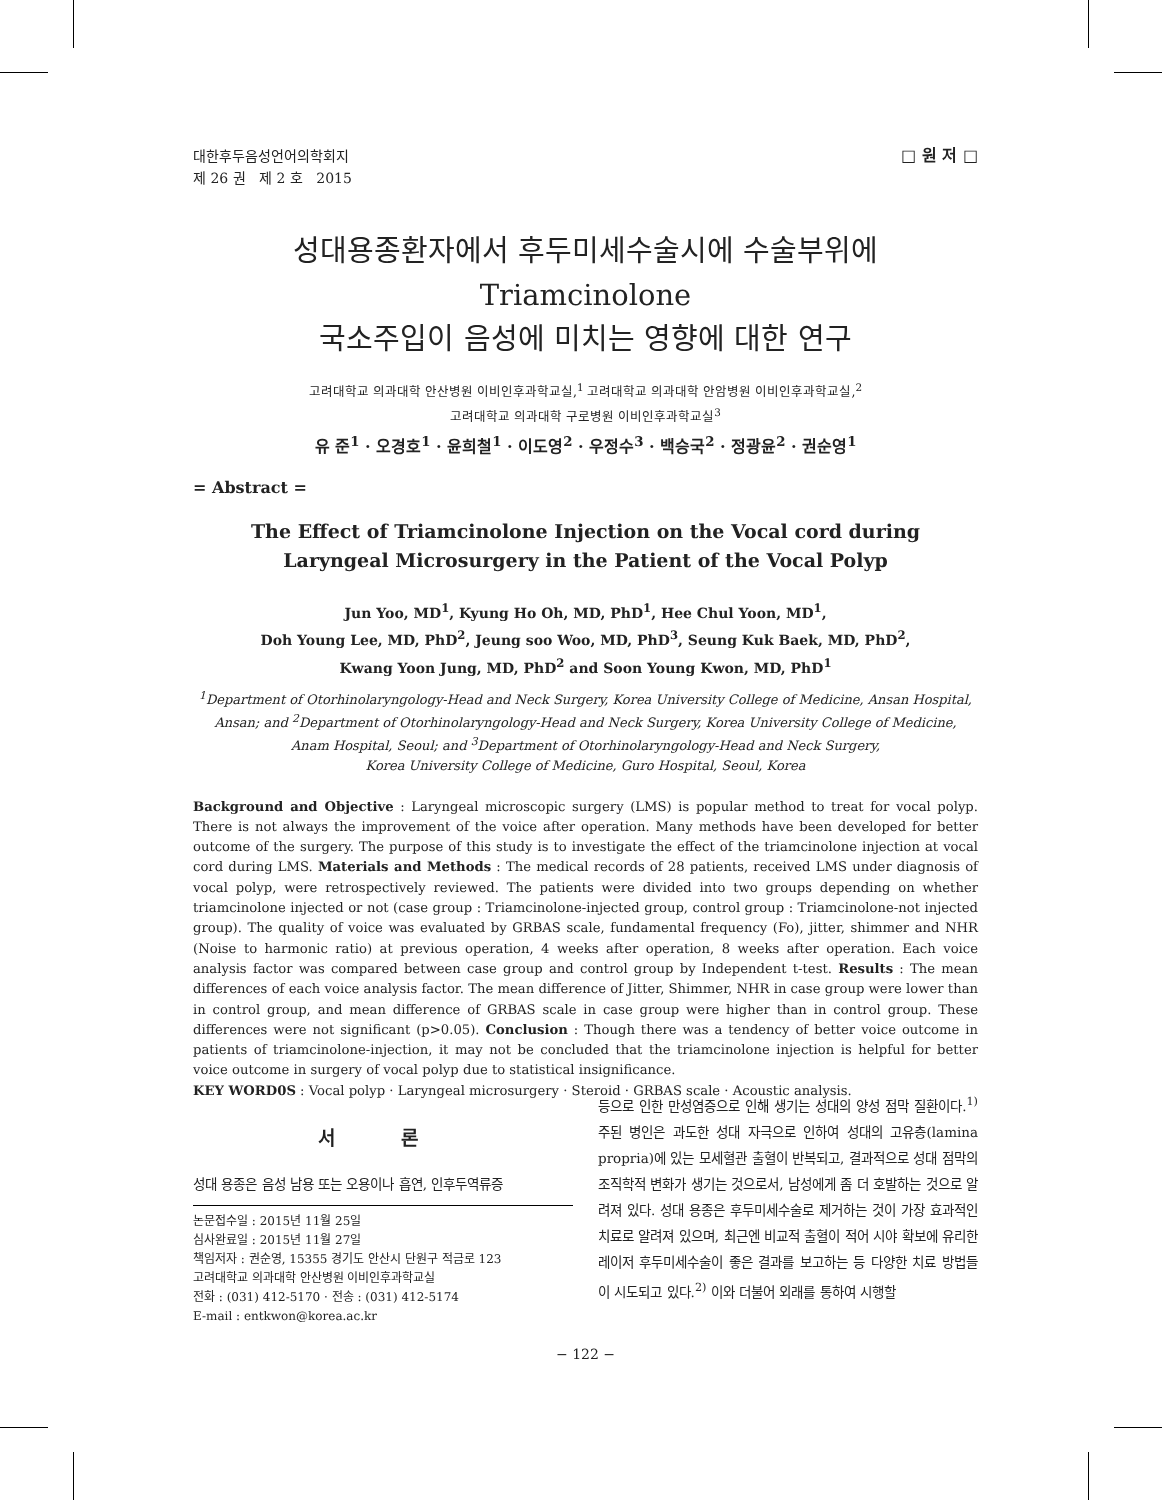대한후두음성언어의학회지
제 26 권 제 2 호 2015
□ 원 저 □
성대용종환자에서 후두미세수술시에 수술부위에 Triamcinolone
국소주입이 음성에 미치는 영향에 대한 연구
고려대학교 의과대학 안산병원 이비인후과학교실,<sup>1</sup> 고려대학교 의과대학 안암병원 이비인후과학교실,<sup>2</sup>
고려대학교 의과대학 구로병원 이비인후과학교실<sup>3</sup>
유 준<sup>1</sup> · 오경호<sup>1</sup> · 윤희철<sup>1</sup> · 이도영<sup>2</sup> · 우정수<sup>3</sup> · 백승국<sup>2</sup> · 정광윤<sup>2</sup> · 권순영<sup>1</sup>
= Abstract =
The Effect of Triamcinolone Injection on the Vocal cord during
Laryngeal Microsurgery in the Patient of the Vocal Polyp
Jun Yoo, MD<sup>1</sup>, Kyung Ho Oh, MD, PhD<sup>1</sup>, Hee Chul Yoon, MD<sup>1</sup>,
Doh Young Lee, MD, PhD<sup>2</sup>, Jeung soo Woo, MD, PhD<sup>3</sup>, Seung Kuk Baek, MD, PhD<sup>2</sup>,
Kwang Yoon Jung, MD, PhD<sup>2</sup> and Soon Young Kwon, MD, PhD<sup>1</sup>
<sup>1</sup> Department of Otorhinolaryngology-Head and Neck Surgery, Korea University College of Medicine, Ansan Hospital,
Ansan; and <sup>2</sup>Department of Otorhinolaryngology-Head and Neck Surgery, Korea University College of Medicine,
Anam Hospital, Seoul; and <sup>3</sup>Department of Otorhinolaryngology-Head and Neck Surgery,
Korea University College of Medicine, Guro Hospital, Seoul, Korea
Background and Objective : Laryngeal microscopic surgery (LMS) is popular method to treat for vocal polyp. There is not always the improvement of the voice after operation. Many methods have been developed for better outcome of the surgery. The purpose of this study is to investigate the effect of the triamcinolone injection at vocal cord during LMS. Materials and Methods : The medical records of 28 patients, received LMS under diagnosis of vocal polyp, were retrospectively reviewed. The patients were divided into two groups depending on whether triamcinolone injected or not (case group : Triamcinolone-injected group, control group : Triamcinolone-not injected group). The quality of voice was evaluated by GRBAS scale, fundamental frequency (Fo), jitter, shimmer and NHR (Noise to harmonic ratio) at previous operation, 4 weeks after operation, 8 weeks after operation. Each voice analysis factor was compared between case group and control group by Independent t-test. Results : The mean differences of each voice analysis factor. The mean difference of Jitter, Shimmer, NHR in case group were lower than in control group, and mean difference of GRBAS scale in case group were higher than in control group. These differences were not significant (p>0.05). Conclusion : Though there was a tendency of better voice outcome in patients of triamcinolone-injection, it may not be concluded that the triamcinolone injection is helpful for better voice outcome in surgery of vocal polyp due to statistical insignificance.
KEY WORD0S : Vocal polyp · Laryngeal microsurgery · Steroid · GRBAS scale · Acoustic analysis.
서 론
성대 용종은 음성 남용 또는 오용이나 흡연, 인후두역류증
논문접수일 : 2015년 11월 25일
심사완료일 : 2015년 11월 27일
책임저자 : 권순영, 15355 경기도 안산시 단원구 적금로 123
고려대학교 의과대학 안산병원 이비인후과학교실
전화 : (031) 412-5170 · 전송 : (031) 412-5174
E-mail : entkwon@korea.ac.kr
등으로 인한 만성염증으로 인해 생기는 성대의 양성 점막 질환이다.<sup>1)</sup> 주된 병인은 과도한 성대 자극으로 인하여 성대의 고유층(lamina propria)에 있는 모세혈관 출혈이 반복되고, 결과적으로 성대 점막의 조직학적 변화가 생기는 것으로서, 남성에게 좀 더 호발하는 것으로 알려져 있다. 성대 용종은 후두미세수술로 제거하는 것이 가장 효과적인 치료로 알려져 있으며, 최근엔 비교적 출혈이 적어 시야 확보에 유리한 레이저 후두미세수술이 좋은 결과를 보고하는 등 다양한 치료 방법들이 시도되고 있다.<sup>2)</sup> 이와 더불어 외래를 통하여 시행할
− 122 −